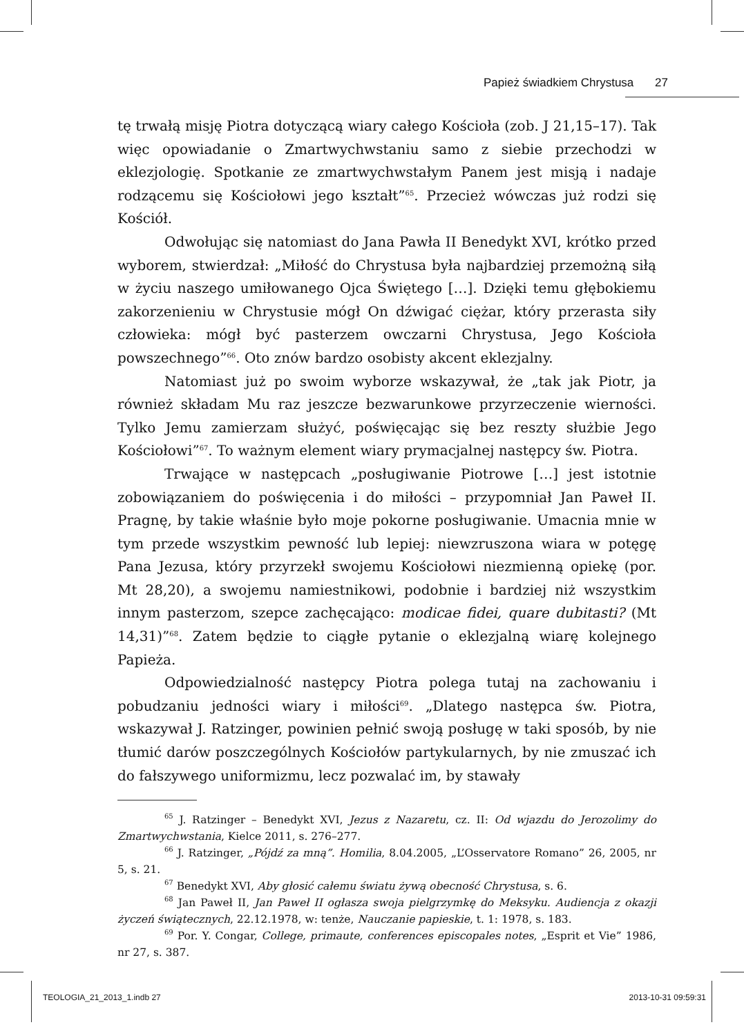Papież świadkiem Chrystusa 27
tę trwałą misję Piotra dotyczącą wiary całego Kościoła (zob. J 21,15–17). Tak więc opowiadanie o Zmartwychwstaniu samo z siebie przechodzi w eklezjologię. Spotkanie ze zmartwychwstałym Panem jest misją i nadaje rodzącemu się Kościołowi jego kształt”<sup>65</sup>. Przecież wówczas już rodzi się Kościół.
Odwołując się natomiast do Jana Pawła II Benedykt XVI, krótko przed wyborem, stwierdzał: „Miłość do Chrystusa była najbardziej przemożną siłą w życiu naszego umiłowanego Ojca Świętego […]. Dzięki temu głębokiemu zakorzenieniu w Chrystusie mógł On dźwigać ciężar, który przerasta siły człowieka: mógł być pasterzem owczarni Chrystusa, Jego Kościoła powszechnego”<sup>66</sup>. Oto znów bardzo osobisty akcent eklezjalny.
Natomiast już po swoim wyborze wskazywał, że „tak jak Piotr, ja również składam Mu raz jeszcze bezwarunkowe przyrzeczenie wierności. Tylko Jemu zamierzam służyć, poświęcając się bez reszty służbie Jego Kościołowi”<sup>67</sup>. To ważnym element wiary prymacjalnej następcy św. Piotra.
Trwające w następcach „posługiwanie Piotrowe […] jest istotnie zobowiązaniem do poświęcenia i do miłości – przypomniał Jan Paweł II. Pragnę, by takie właśnie było moje pokorne posługiwanie. Umacnia mnie w tym przede wszystkim pewność lub lepiej: niewzruszona wiara w potęgę Pana Jezusa, który przyrzekł swojemu Kościołowi niezmienną opiekę (por. Mt 28,20), a swojemu namiestnikowi, podobnie i bardziej niż wszystkim innym pasterzom, szepce zachęcająco: modicae fidei, quare dubitasti? (Mt 14,31)”<sup>68</sup>. Zatem będzie to ciągłe pytanie o eklezjalną wiarę kolejnego Papieża.
Odpowiedzialność następcy Piotra polega tutaj na zachowaniu i pobudzaniu jedności wiary i miłości<sup>69</sup>. „Dlatego następca św. Piotra, wskazywał J. Ratzinger, powinien pełnić swoją posługę w taki sposób, by nie tłumić darów poszczególnych Kościołów partykularnych, by nie zmuszać ich do fałszywego uniformizmu, lecz pozwalać im, by stawały
<sup>65</sup> J. Ratzinger – Benedykt XVI, Jezus z Nazaretu, cz. II: Od wjazdu do Jerozolimy do Zmartwychwstania, Kielce 2011, s. 276–277.
<sup>66</sup> J. Ratzinger, „Pójdź za mną”. Homilia, 8.04.2005, „L’Osservatore Romano” 26, 2005, nr 5, s. 21.
<sup>67</sup> Benedykt XVI, Aby głosić całemu światu żywą obecność Chrystusa, s. 6.
<sup>68</sup> Jan Paweł II, Jan Paweł II ogłasza swoja pielgrzymkę do Meksyku. Audiencja z okazji życzeń świątecznych, 22.12.1978, w: tenże, Nauczanie papieskie, t. 1: 1978, s. 183.
<sup>69</sup> Por. Y. Congar, College, primaute, conferences episcopales notes, „Esprit et Vie” 1986, nr 27, s. 387.
TEOLOGIA_21_2013_1.indb 27 2013-10-31 09:59:31